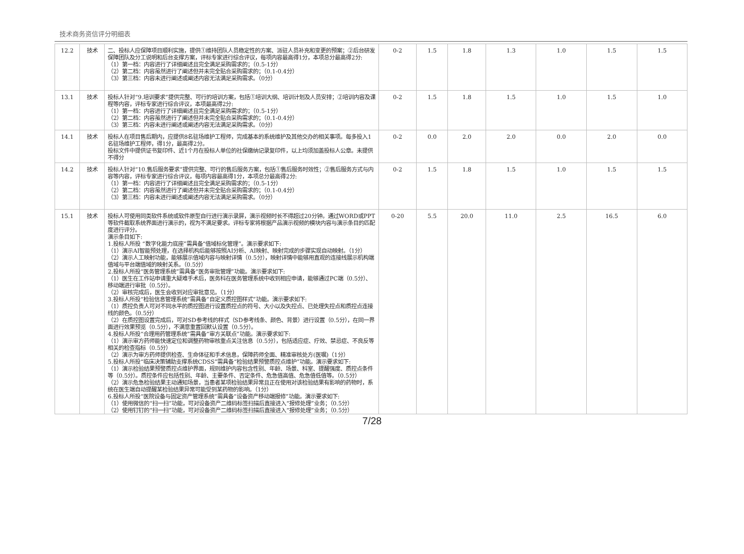技术商务资信评分明细表
| 12.2 | 技术 | 二、投标人应保障项目顺利实施，提供①维持团队人员稳定性的方案、派驻人员补充和变更的预案；②后台研发保障团队及分工说明和后台支撑方案，评标专家进行综合评议，每项内容最高得1分，本项总分最高得2分: （1）第一档：内容进行了详细阐述且完全满足采购需求的；（0.5-1分） （2）第二档：内容虽然进行了阐述但并未完全贴合采购需求的；（0.1-0.4分） （3）第三档：内容未进行阐述或阐述内容无法满足采购需求。（0分） | 0-2 | 1.5 | 1.8 | 1.3 | 1.0 | 1.5 | 1.5 |
| 13.1 | 技术 | 投标人针对“9.培训要求”提供完整、可行的培训方案，包括①培训大纲、培训计划及人员安排；②培训内容及课程等内容，评标专家进行综合评议，本项最高得2分: （1）第一档：内容进行了详细阐述且完全满足采购需求的；（0.5-1分） （2）第二档：内容虽然进行了阐述但并未完全贴合采购需求的；（0.1-0.4分） （3）第三档：内容未进行阐述或阐述内容无法满足采购需求。（0分） | 0-2 | 1.5 | 1.8 | 1.5 | 1.0 | 1.5 | 1.0 |
| 14.1 | 技术 | 投标人在项目售后期内，应提供8名驻场维护工程师，完成基本的系统维护及其他交办的相关事项。每多投入1名驻场维护工程师，得1分，最高得2分。 投标文件中提供证书复印件、近1个月在投标人单位的社保缴纳记录复印件，以上均须加盖投标人公章。未提供不得分 | 0-2 | 0.0 | 2.0 | 2.0 | 0.0 | 2.0 | 0.0 |
| 14.2 | 技术 | 投标人针对“10.售后服务要求”提供完整、可行的售后服务方案，包括①售后服务时效性；②售后服务方式与内容等内容，评标专家进行综合评议，每项内容最高得1分，本项总分最高得2分: （1）第一档：内容进行了详细阐述且完全满足采购需求的；（0.5-1分） （2）第二档：内容虽然进行了阐述但并未完全贴合采购需求的；（0.1-0.4分） （3）第三档：内容未进行阐述或阐述内容无法满足采购需求。（0分） | 0-2 | 1.5 | 1.8 | 1.5 | 1.0 | 1.5 | 1.5 |
| 15.1 | 技术 | 投标人可使用同类软件系统或软件原型自行进行演示录屏，演示视频时长不得超过20分钟。通过WORD或PPT等软件截取系统界面进行演示的，视为不满足要求。评标专家将根据产品演示视频的模块内容与演示条目的匹配度进行评分。 演示条目如下: 1.投标人所投 “数字化能力底座”需具备“值域标化管理”。演示要求如下: （1）演示AI智能预处理，在选择机构后能够按照AI分析、AI映射、映射完成的步骤实现自动映射。（1分） （2）演示人工映射功能，能够展示值域内容与映射详情（0.5分），映射详情中能够用直观的连接线展示机构端值域与平台端值域的映射关系。（0.5分） 2.投标人所投“医务管理系统”需具备“医务审批管理”功能。演示要求如下: （1）医生在工作站申请重大疑难手术后，医务科在医务管理系统中收到相应申请，能够通过PC端（0.5分）、移动端进行审批（0.5分）。 （2）审核完成后，医生会收到对应审批意见。（1分） 3.投标人所投“检验信息管理系统”需具备“自定义质控图样式”功能。演示要求如下: （1）质控负责人可对不同水平的质控图进行设置质控点的符号、大小以及失控点、已处理失控点和质控点连接线的颜色。（0.5分） （2）在质控图设置完成后，可对SD参考线的样式（SD参考线条、颜色、背景）进行设置（0.5分），在同一界面进行效果预览（0.5分），不满意重置回默认设置（0.5分）。 4.投标人所投“合理用药管理系统”需具备“审方关联点”功能。演示要求如下: （1）演示审方药师能快速定位和调整药物审核重点关注信息（0.5分），包括适应症、疗效、禁忌症、不良反等相关的检查指标（0.5分） （2）演示为审方药师提供检查、生命体征和手术信息，保障药师全面、精准审核处方(医嘱)（1分） 5.投标人所投“临床决策辅助支撑系统CDSS”需具备“检验结果预警质控点维护”功能。演示要求如下: （1）演示检验结果预警质控点维护界面，规则维护内容包含性别、年龄、场景、科室、提醒强度、质控点条件等（0.5分）。质控条件应包括性别、年龄、主要条件、否定条件、危急值高值、危急值低值等。（0.5分） （2）演示危急检验结果主动通知场景，当患者某项检验结果异常且正在使用对该检验结果有影响的药物时，系统在医生端自动提醒某检验结果异常可能受到某药物的影响。（1分） 6.投标人所投“医院设备与固定资产管理系统”需具备“设备资产移动端报修”功能。演示要求如下: （1）使用微信的“扫一扫”功能，可对设备资产二维码标签扫描后直接进入“报修处理”业务；（0.5分） （2）使用钉钉的“扫一扫”功能，可对设备资产二维码标签扫描后直接进入“报修处理”业务；（0.5分） | 0-20 | 5.5 | 20.0 | 11.0 | 2.5 | 16.5 | 6.0 |
7/28